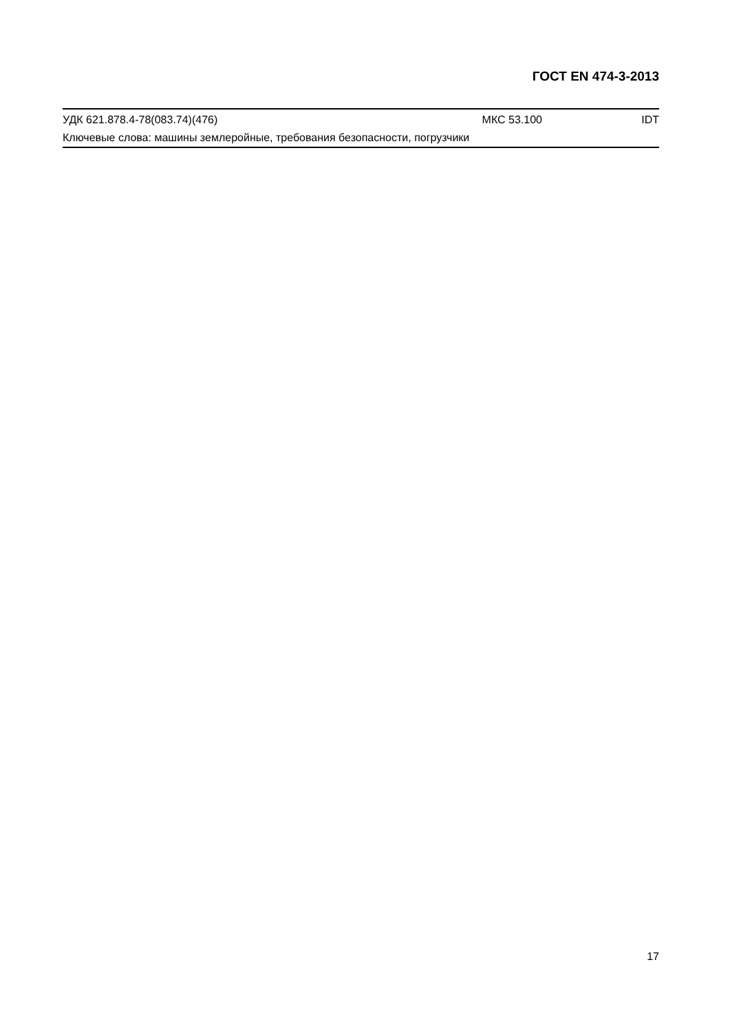ГОСТ EN 474-3-2013
УДК 621.878.4-78(083.74)(476) МКС 53.100 IDT
Ключевые слова: машины землеройные, требования безопасности, погрузчики
17